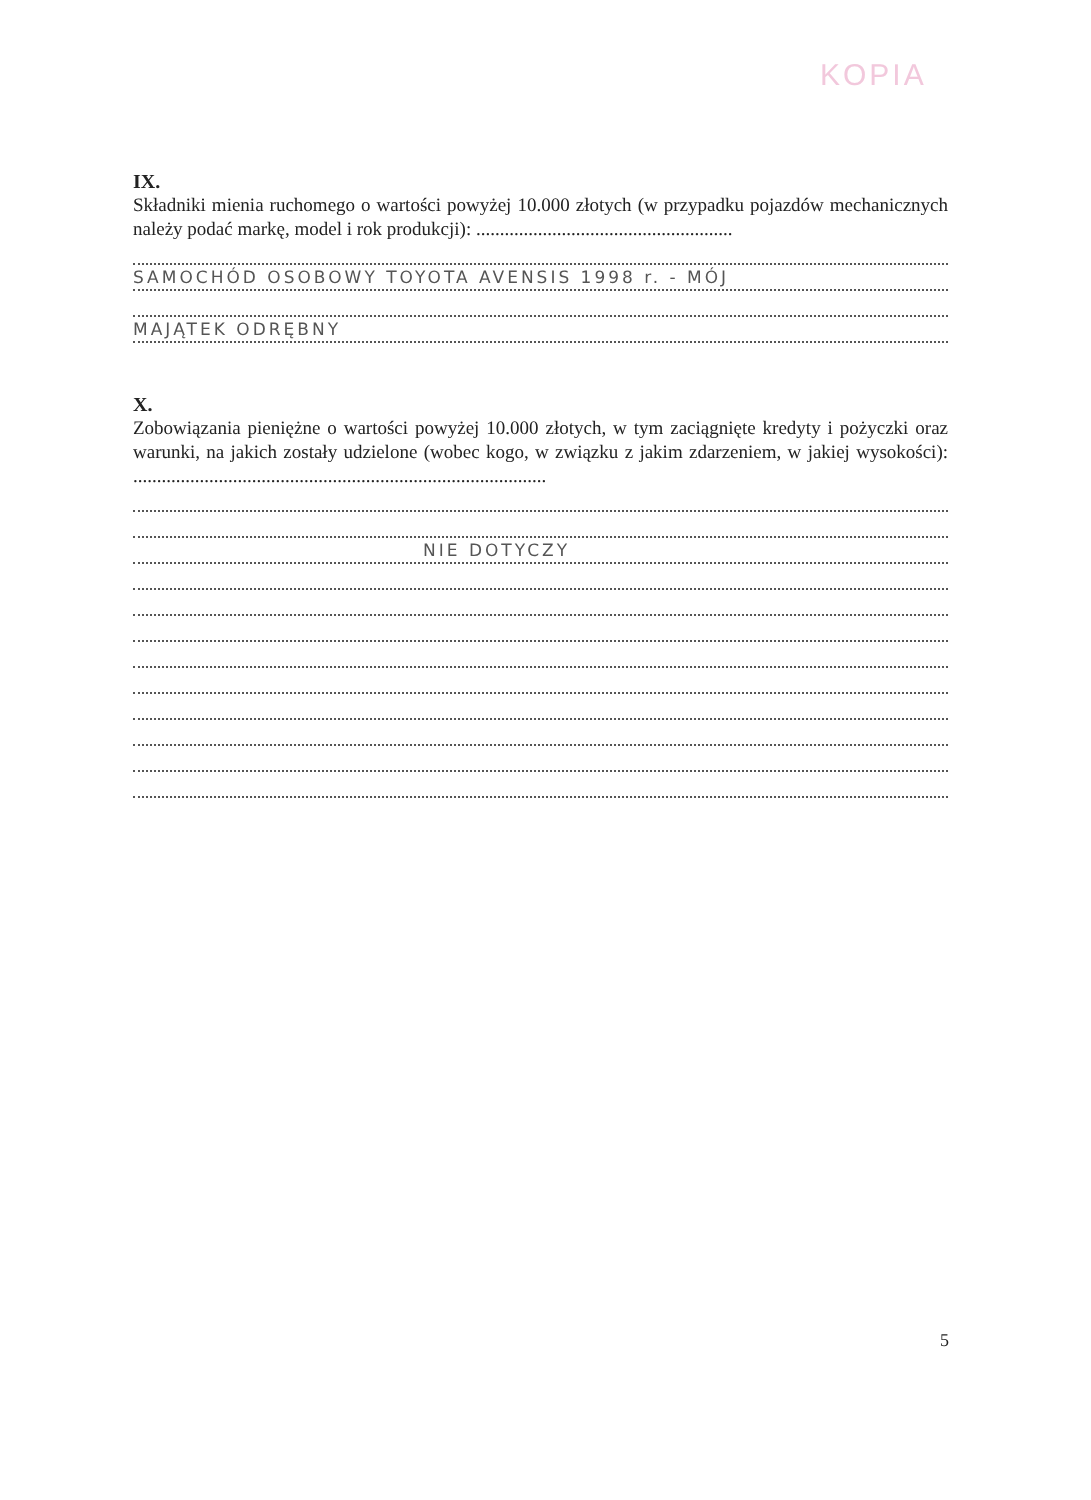KOPIA
IX.
Składniki mienia ruchomego o wartości powyżej 10.000 złotych (w przypadku pojazdów mechanicznych należy podać markę, model i rok produkcji): ......................................................
SAMOCHÓD OSOBOWY TOYOTA AVENSIS 1998 r. - MÓJ
MAJĄTEK ODRĘBNY
X.
Zobowiązania pieniężne o wartości powyżej 10.000 złotych, w tym zaciągnięte kredyty i pożyczki oraz warunki, na jakich zostały udzielone (wobec kogo, w związku z jakim zdarzeniem, w jakiej wysokości): .......................................................................................
NIE DOTYCZY
5